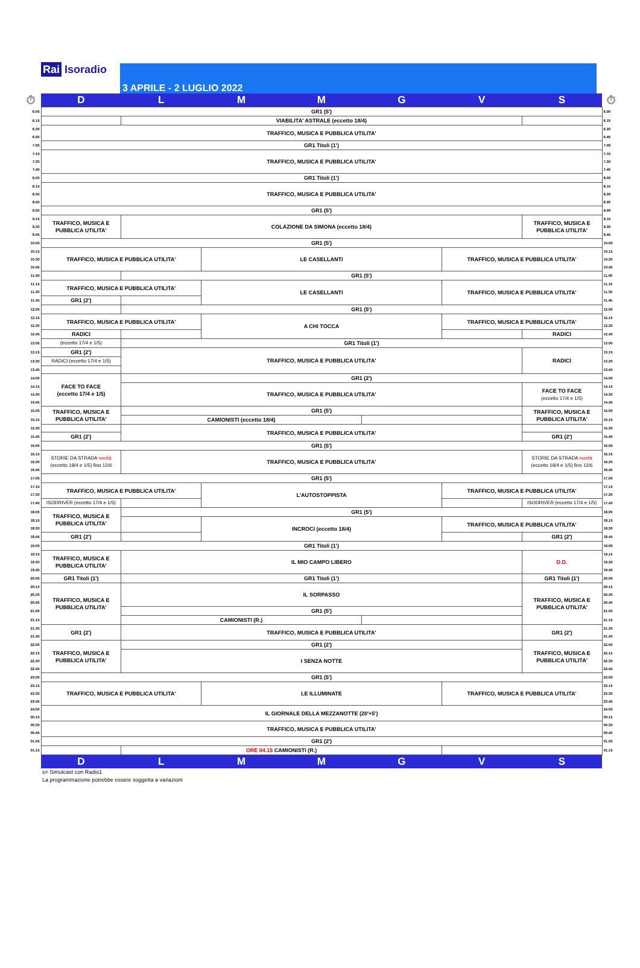Rai Isoradio
3 APRILE - 2 LUGLIO 2022
| ⏱ | D | L | M | M | G | V | S | ⏱ |
| 6.00 | GR1 (5') | | | | | | | 6.00 |
| 6.15 | | VIABILITA' ASTRALE (eccetto 18/4) | | | | | | 6.15 |
| 6.30 6.45 | TRAFFICO, MUSICA E PUBBLICA UTILITA' | | | | | | | 6.30 6.45 |
| 7.00 | GR1 Titoli (1') | | | | | | | 7.00 |
| 7.15 7.30 7.45 | TRAFFICO, MUSICA E PUBBLICA UTILITA' | | | | | | | 7.15 7.30 7.45 |
| 8.00 | GR1 Titoli (1') | | | | | | | 8.00 |
| 8.15 8.30 8.45 | TRAFFICO, MUSICA E PUBBLICA UTILITA' | | | | | | | 8.15 8.30 8.45 |
| 9.00 | GR1 (5') | | | | | | | 9.00 |
| 9.15 9.30 9.45 | TRAFFICO, MUSICA E PUBBLICA UTILITA' | COLAZIONE DA SIMONA (eccetto 18/4) | | | | | TRAFFICO, MUSICA E PUBBLICA UTILITA' | 9.15 9.30 9.45 |
| 10.00 | GR1 (5') | | | | | | | 10.00 |
| 10.15 10.30 10.45 | TRAFFICO, MUSICA E PUBBLICA UTILITA' | | LE CASELLANTI | | | TRAFFICO, MUSICA E PUBBLICA UTILITA' | | 10.15 10.30 10.45 |
| 11.00 | | GR1 (5') | | | | | | 11.00 |
| 11.15 11.30 | TRAFFICO, MUSICA E PUBBLICA UTILITA' | | LE CASELLANTI | | | TRAFFICO, MUSICA E PUBBLICA UTILITA' | | 11.15 11.30 |
| 11.45 | GR1 (2') | | | | | | | 11.45 |
| 12.00 | | GR1 (5') | | | | | | 12.00 |
| 12.15 12.30 | TRAFFICO, MUSICA E PUBBLICA UTILITA' | | A CHI TOCCA | | | TRAFFICO, MUSICA E PUBBLICA UTILITA' | | 12.15 12.30 |
| 12.45 | RADICI | | | | | | RADICI | 12.45 |
| 13.00 | (eccetto 17/4 e 1/5) | GR1 Titoli (1') | | | | | | 13.00 |
| 13.15 | GR1 (2') | TRAFFICO, MUSICA E PUBBLICA UTILITA' | | | | | RADICI | 13.15 |
| 13.30 | RADICI (eccetto 17/4 e 1/5) | | | | | | | 13.30 |
| 13.45 | | | | | | | | 13.45 |
| 14.00 | FACE TO FACE (eccetto 17/4 e 1/5) | GR1 (2') | | | | | | 14.00 |
| 14.15 14.30 14.45 | | TRAFFICO, MUSICA E PUBBLICA UTILITA' | | | | | FACE TO FACE (eccetto 17/4 e 1/5) | 14.15 14.30 14.45 |
| 15.00 | TRAFFICO, MUSICA E PUBBLICA UTILITA' | GR1 (5') | | | | | TRAFFICO, MUSICA E PUBBLICA UTILITA' | 15.00 |
| 15.15 | | CAMIONISTI (eccetto 18/4) | | | | | | 15.15 |
| 15.30 | | TRAFFICO, MUSICA E PUBBLICA UTILITA' | | | | | | 15.30 |
| 15.45 | GR1 (2') | | | | | | GR1 (2') | 15.45 |
| 16.00 | GR1 (5') | | | | | | | 16.00 |
| 16.15 16.30 16.45 | STORIE DA STRADA novità (eccetto 18/4 e 1/5) fino 12/6 | TRAFFICO, MUSICA E PUBBLICA UTILITA' | | | | | STORIE DA STRADA novità (eccetto 18/4 e 1/5) fino 12/6 | 16.15 16.30 16.45 |
| 17.00 | GR1 (5') | | | | | | | 17.00 |
| 17.15 17.30 | TRAFFICO, MUSICA E PUBBLICA UTILITA' | | L'AUTOSTOPPISTA | | | TRAFFICO, MUSICA E PUBBLICA UTILITA' | | 17.15 17.30 |
| 17.45 | ISODRIVER (eccetto 17/4 e 1/5) | | | | | | ISODRIVER (eccetto 17/4 e 1/5) | 17.45 |
| 18.00 | TRAFFICO, MUSICA E PUBBLICA UTILITA' | GR1 (5') | | | | | | 18.00 |
| 18.15 18.30 | | | INCROCI (eccetto 18/4) | | | TRAFFICO, MUSICA E PUBBLICA UTILITA' | | 18.15 18.30 |
| 18.45 | GR1 (2') | | | | | | GR1 (2') | 18.45 |
| 19.00 | GR1 Titoli (1') | | | | | | | 19.00 |
| 19.15 19.30 19.45 | TRAFFICO, MUSICA E PUBBLICA UTILITA' | IL MIO CAMPO LIBERO | | | | | D.D. | 19.15 19.30 19.45 |
| 20.00 | GR1 Titoli (1') | GR1 Titoli (1') | | | | | GR1 Titoli (1') | 20.00 |
| 20.15 20.30 20.45 | TRAFFICO, MUSICA E PUBBLICA UTILITA' | IL SORPASSO | | | | | TRAFFICO, MUSICA E PUBBLICA UTILITA' | 20.15 20.30 20.45 |
| 21.00 | | GR1 (5') | | | | | | 21.00 |
| 21.15 | | CAMIONISTI (R.) | | | | | | 21.15 |
| 21.30 21.45 | GR1 (2') | TRAFFICO, MUSICA E PUBBLICA UTILITA' | | | | | GR1 (2') | 21.30 21.45 |
| 22.00 | TRAFFICO, MUSICA E PUBBLICA UTILITA' | GR1 (2') | | | | | TRAFFICO, MUSICA E PUBBLICA UTILITA' | 22.00 |
| 22.15 22.30 22.45 | | I SENZA NOTTE | | | | | | 22.15 22.30 22.45 |
| 23.00 | GR1 (5') | | | | | | | 23.00 |
| 23.15 23.30 23.45 | TRAFFICO, MUSICA E PUBBLICA UTILITA' | | LE ILLUMINATE | | | TRAFFICO, MUSICA E PUBBLICA UTILITA' | | 23.15 23.30 23.45 |
| 24.00 00.15 | IL GIORNALE DELLA MEZZANOTTE (20'+5') | | | | | | | 24.00 00.15 |
| 00.30 00.45 | TRAFFICO, MUSICA E PUBBLICA UTILITA' | | | | | | | 00.30 00.45 |
| 01.00 | GR1 (2') | | | | | | | 01.00 |
| 01.15 | | ORE 04.15 CAMIONISTI (R.) | | | | | | 01.15 |
| | D | L | M | M | G | V | S | |
s= Simulcast con Radio1
La programmazione potrebbe essere soggetta a variazioni